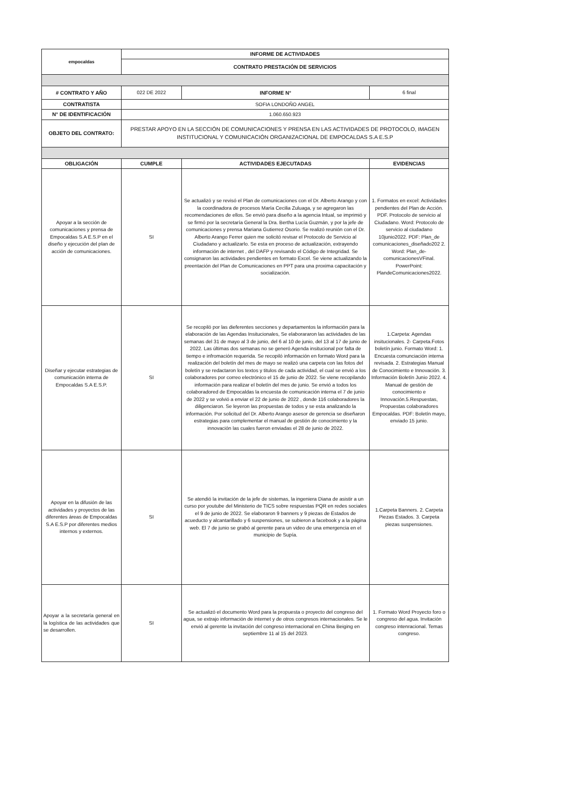| empocaldas | INFORME DE ACTIVIDADES | | |
| | CONTRATO PRESTACIÓN DE SERVICIOS | | |
| # CONTRATO Y AÑO | 022 DE 2022 | INFORME N° | 6 final |
| CONTRATISTA | SOFIA LONDOÑO ANGEL | | |
| N° DE IDENTIFICACIÓN | 1.060.650.923 | | |
| OBJETO DEL CONTRATO: | PRESTAR APOYO EN LA SECCIÓN DE COMUNICACIONES Y PRENSA EN LAS ACTIVIDADES DE PROTOCOLO, IMAGEN INSTITUCIONAL Y COMUNICACIÓN ORGANIZACIONAL DE EMPOCALDAS S.A E.S.P | | |
| OBLIGACIÓN | CUMPLE | ACTIVIDADES EJECUTADAS | EVIDENCIAS |
| Apoyar a la sección de comunicaciones y prensa de Empocaldas S.A E.S.P en el diseño y ejecución del plan de acción de comunicaciones. | SI | Se actualizó y se revisó el Plan de comunicaciones con el Dr. Alberto Arango y con la coordinadora de procesos María Cecilia Zuluaga, y se agregaron las recomendaciones de ellos. Se envió para diseño a la agencia Intual, se imprimió y se firmó por la secretaría General la Dra. Bertha Lucía Guzmán, y por la jefe de comunicaciones y prensa Mariana Gutierrez Osorio. Se realizó reunión con el Dr. Alberto Arango Ferrer quien me solicitó revisar el Protocolo de Servicio al Ciudadano y actualizarlo. Se esta en proceso de actualización, extrayendo información de internet , del DAFP y revisando el Código de Integridad. Se consignaron las actividades pendientes en formato Excel. Se viene actualizando la preentación del Plan de Comunicaciones en PPT para una proxima capacitación y socialización. | 1. Formatos en excel: Actividades pendientes del Plan de Acción. PDF. Protocolo de servicio al Ciudadano. Word: Protocolo de servicio al ciudadano 10junio2022. PDF: Plan_de comunicaciones_diseñado202 2. Word: Plan_de-comunicacionesVFinal. PowerPoint: PlandeComunicaciones2022. |
| Diseñar y ejecutar estrategias de comunicación interna de Empocaldas S.A E.S.P. | SI | Se recopiló por las dieferentes secciones y departamentos la información para la elaboración de las Agendas Insitucionales, Se elaborararon las actividades de las semanas del 31 de mayo al 3 de junio, del 6 al 10 de junio, del 13 al 17 de junio de 2022. Las últimas dos semanas no se generó Agenda insitucional por falta de tiempo e infromación requerida. Se recopiló información en formato Word para la realización del boletín del mes de mayo se realizó una carpeta con las fotos del boletín y se redactaron los textos y titulos de cada actividad, el cual se envió a los colaboradores por correo electrónico el 15 de junio de 2022. Se viene recopilando información para realizar el boletín del mes de junio. Se envió a todos los colaboradored de Empocaldas la encuesta de comunicación interna el 7 de junio de 2022 y se volvió a enviar el 22 de junio de 2022 , donde 116 colaboradores la diligenciaron. Se leyeron las propuestas de todos y se esta analizando la información. Por solicitud del Dr. Alberto Arango asesor de gerencia se diseñaron estrategias para complementar el manual de gestión de conocimiento y la innovación las cuales fueron enviadas el 28 de junio de 2022. | 1.Carpeta: Agendas insitucionales. 2- Carpeta.Fotos boletín junio. Formato Word: 1. Encuesta comunciación interna revisada. 2. Estrategias Manual de Conocimiento e Innovación. 3. Información Boletín Junio 2022. 4. Manual de gestión de conocimiento e Innovación.5.Respuestas, Propuestas colaboradores Empocaldas. PDF: Boletín mayo, enviado 15 junio. |
| Apoyar en la difusión de las actividades y proyectos de las diferentes áreas de Empocaldas S.A E.S.P por diferentes medios internos y externos. | SI | Se atendió la invitación de la jefe de sistemas, la ingeniera Diana de asistir a un curso por youtube del Ministerio de TICS sobre respuestas PQR en redes sociales el 9 de junio de 2022. Se elaboraron 9 banners y 9 piezas de Estados de acueducto y alcantarillado y 6 suspensiones, se subieron a facebook y a la página web. El 7 de junio se grabó al gerente para un video de una emergencia en el municipio de Supía. | 1.Carpeta Banners. 2. Carpeta Piezas Estados. 3. Carpeta piezas suspensiones. |
| Apoyar a la secretaría general en la logística de las actividades que se desarrollen. | SI | Se actualizó el documento Word para la propuesta o proyecto del congreso del agua, se extrajo información de internet y de otros congresos internacionales. Se le envió al gerente la invitación del congreso internacional en China Beiging en septiembre 11 al 15 del 2023. | 1. Formato Word Proyecto foro o congreso del agua. Invitación congreso intenracional. Temas congreso. |